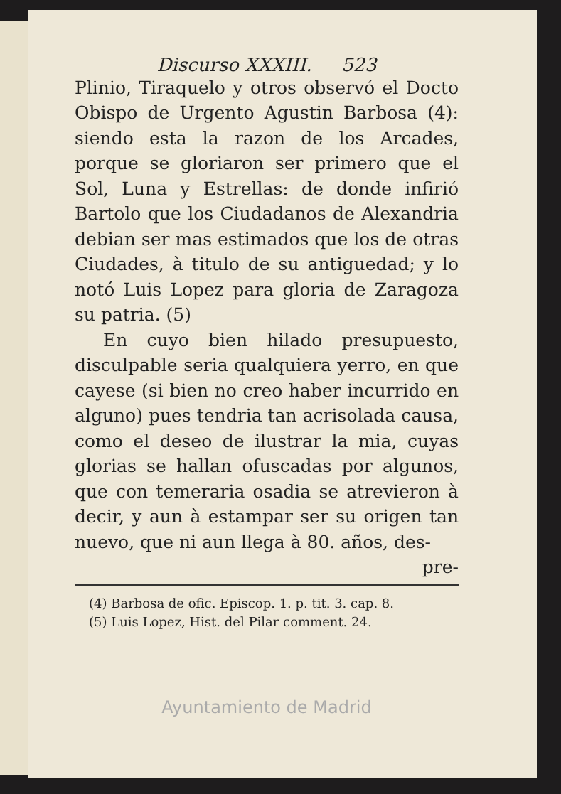Discurso XXXIII. 523
Plinio, Tiraquelo y otros observó el Docto Obispo de Urgento Agustin Barbosa (4): siendo esta la razon de los Arcades, porque se gloriaron ser primero que el Sol, Luna y Estrellas: de donde infirió Bartolo que los Ciudadanos de Alexandria debian ser mas estimados que los de otras Ciudades, à titulo de su antiguedad; y lo notó Luis Lopez para gloria de Zaragoza su patria. (5)
En cuyo bien hilado presupuesto, disculpable seria qualquiera yerro, en que cayese (si bien no creo haber incurrido en alguno) pues tendria tan acrisolada causa, como el deseo de ilustrar la mia, cuyas glorias se hallan ofuscadas por algunos, que con temeraria osadia se atrevieron à decir, y aun à estampar ser su origen tan nuevo, que ni aun llega à 80. años, des-
pre-
(4) Barbosa de ofic. Episcop. 1. p. tit. 3. cap. 8.
(5) Luis Lopez, Hist. del Pilar comment. 24.
Ayuntamiento de Madrid